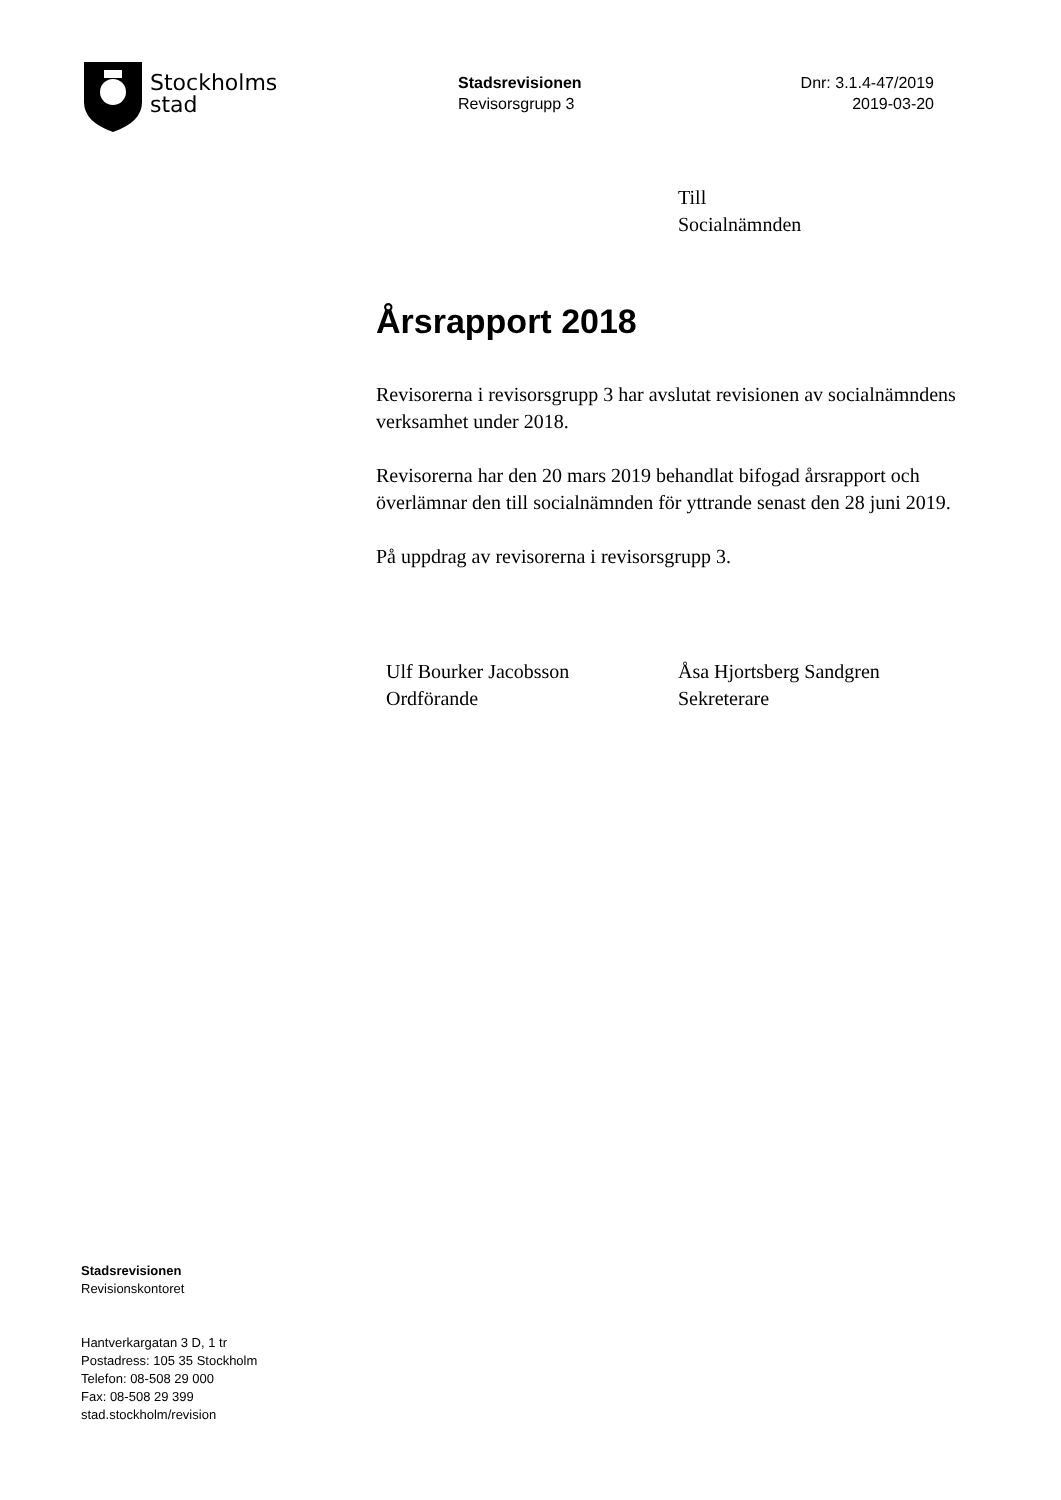Stockholms
stad
Stadsrevisionen
Revisorsgrupp 3
Dnr: 3.1.4-47/2019
2019-03-20
Till
Socialnämnden
Årsrapport 2018
Revisorerna i revisorsgrupp 3 har avslutat revisionen av socialnämndens verksamhet under 2018.
Revisorerna har den 20 mars 2019 behandlat bifogad årsrapport och överlämnar den till socialnämnden för yttrande senast den 28 juni 2019.
På uppdrag av revisorerna i revisorsgrupp 3.
Ulf Bourker Jacobsson
Ordförande
Åsa Hjortsberg Sandgren
Sekreterare
Stadsrevisionen
Revisionskontoret
Hantverkargatan 3 D, 1 tr
Postadress: 105 35 Stockholm
Telefon: 08-508 29 000
Fax: 08-508 29 399
stad.stockholm/revision